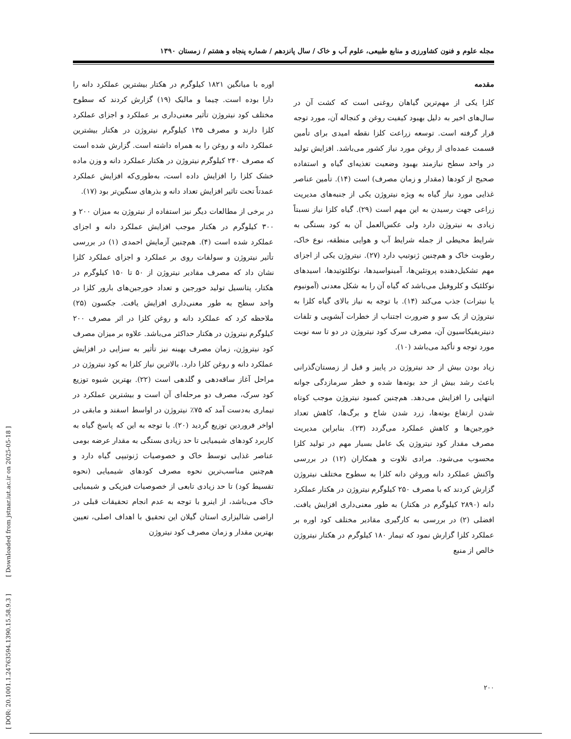مجله علوم و فنون کشاورزی و منابع طبیعی، علوم آب و خاک / سال پانزدهم / شماره پنجاه و هشتم / زمستان ۱۳۹۰
مقدمه
کلزا یکی از مهم‌ترین گیاهان روغنی است که کشت آن در سال‌های اخیر به دلیل بهبود کیفیت روغن و کنجاله آن، مورد توجه قرار گرفته است. توسعه زراعت کلزا نقطه امیدی برای تأمین قسمت عمده‌ای از روغن مورد نیاز کشور می‌باشد. افزایش تولید در واحد سطح نیازمند بهبود وضعیت تغذیه‌ای گیاه و استفاده صحیح از کودها (مقدار و زمان مصرف) است (۱۴). تأمین عناصر غذایی مورد نیاز گیاه به ویژه نیتروژن یکی از جنبه‌های مدیریت زراعی جهت رسیدن به این مهم است (۲۹). گیاه کلزا نیاز نسبتاً زیادی به نیتروژن دارد ولی عکس‌العمل آن به کود بستگی به شرایط محیطی از جمله شرایط آب و هوایی منطقه، نوع خاک، رطوبت خاک و هم‌چنین ژنوتیپ دارد (۲۷). نیتروژن یکی از اجزای مهم تشکیل‌دهنده پروتئین‌ها، آمینواسیدها، نوکلئوتیدها، اسیدهای نوکلئیک و کلروفیل می‌باشد که گیاه آن را به شکل معدنی (آمونیوم یا نیترات) جذب می‌کند (۱۴). با توجه به نیاز بالای گیاه کلزا به نیتروژن از یک سو و ضرورت اجتناب از خطرات آبشویی و تلفات دنیتریفیکاسیون آن، مصرف سرک کود نیتروژن در دو تا سه نوبت مورد توجه و تأکید می‌باشد (۱۰).
زیاد بودن بیش از حد نیتروژن در پاییز و قبل از زمستان‌گذرانی باعث رشد بیش از حد بوته‌ها شده و خطر سرمازدگی جوانه انتهایی را افزایش می‌دهد. هم‌چنین کمبود نیتروژن موجب کوتاه شدن ارتفاع بوته‌ها، زرد شدن شاخ و برگ‌ها، کاهش تعداد خورجین‌ها و کاهش عملکرد می‌گردد (۲۳). بنابراین مدیریت مصرف مقدار کود نیتروژن یک عامل بسیار مهم در تولید کلزا محسوب می‌شود. مرادی تلاوت و همکاران (۱۲) در بررسی واکنش عملکرد دانه وروغن دانه کلزا به سطوح مختلف نیتروژن گزارش کردند که با مصرف ۲۵۰ کیلوگرم نیتروژن در هکتار عملکرد دانه (۲۸۹۰ کیلوگرم در هکتار) به طور معنی‌داری افزایش یافت. افضلی (۲) در بررسی به کارگیری مقادیر مختلف کود اوره بر عملکرد کلزا گزارش نمود که تیمار ۱۸۰ کیلوگرم در هکتار نیتروژن خالص از منبع
اوره با میانگین ۱۸۲۱ کیلوگرم در هکتار بیشترین عملکرد دانه را دارا بوده است. چیما و مالیک (۱۹) گزارش کردند که سطوح مختلف کود نیتروژن تأثیر معنی‌داری بر عملکرد و اجزای عملکرد کلزا دارند و مصرف ۱۳۵ کیلوگرم نیتروژن در هکتار بیشترین عملکرد دانه و روغن را به همراه داشته است. گزارش شده است که مصرف ۲۴۰ کیلوگرم نیتروژن در هکتار عملکرد دانه و وزن ماده خشک کلزا را افزایش داده است، به‌طوری‌که افزایش عملکرد عمدتاً تحت تاثیر افزایش تعداد دانه و بذرهای سنگین‌تر بود (۱۷).
در برخی از مطالعات دیگر نیز استفاده از نیتروژن به میزان ۲۰۰ و ۳۰۰ کیلوگرم در هکتار موجب افزایش عملکرد دانه و اجزای عملکرد شده است (۴). هم‌چنین آزمایش احمدی (۱) در بررسی تأثیر نیتروژن و سولفات روی بر عملکرد و اجزای عملکرد کلزا نشان داد که مصرف مقادیر نیتروژن از ۵۰ تا ۱۵۰ کیلوگرم در هکتار، پتانسیل تولید خورجین و تعداد خورجین‌های بارور کلزا در واحد سطح به طور معنی‌داری افزایش یافت. جکسون (۲۵) ملاحظه کرد که عملکرد دانه و روغن کلزا در اثر مصرف ۲۰۰ کیلوگرم نیتروژن در هکتار حداکثر می‌باشد. علاوه بر میزان مصرف کود نیتروژن، زمان مصرف بهینه نیز تأثیر به سزایی در افزایش عملکرد دانه و روغن کلزا دارد. بالاترین نیاز کلزا به کود نیتروژن در مراحل آغاز ساقه‌دهی و گلدهی است (۲۲). بهترین شیوه توزیع کود سرک، مصرف دو مرحله‌ای آن است و بیشترین عملکرد در تیماری به‌دست آمد که ۷۵٪ نیتروژن در اواسط اسفند و مابقی در اواخر فروردین توزیع گردید (۲۰). با توجه به این که پاسخ گیاه به کاربرد کودهای شیمیایی تا حد زیادی بستگی به مقدار عرضه بومی عناصر غذایی توسط خاک و خصوصیات ژنوتیپی گیاه دارد و هم‌چنین مناسب‌ترین نحوه مصرف کودهای شیمیایی (نحوه تقسیط کود) تا حد زیادی تابعی از خصوصیات فیزیکی و شیمیایی خاک می‌باشد، از اینرو با توجه به عدم انجام تحقیقات قبلی در اراضی شالیزاری استان گیلان این تحقیق با اهداف اصلی، تعیین بهترین مقدار و زمان مصرف کود نیتروژن
۲۰۰
[ DOR: 20.1001.1.24763594.1390.15.58.9.3 ] [ Downloaded from jstnar.iut.ac.ir on 2025-05-18 ]